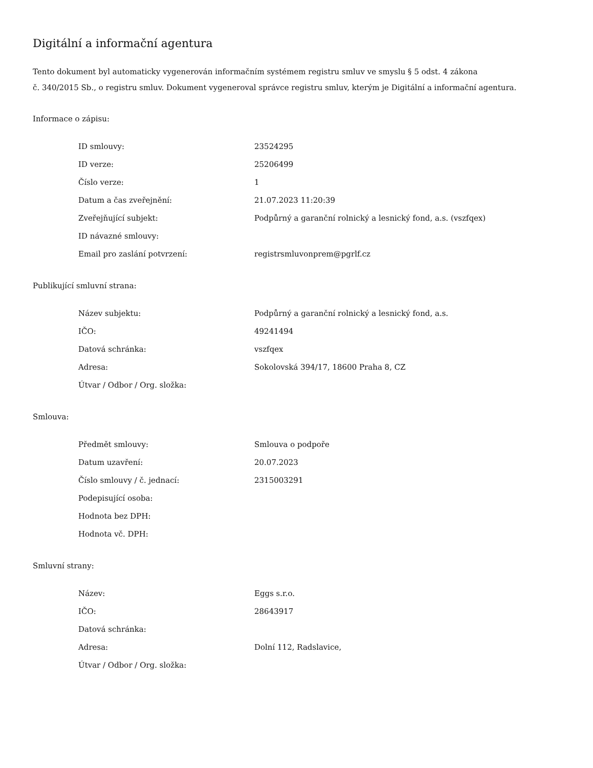Digitální a informační agentura
Tento dokument byl automaticky vygenerován informačním systémem registru smluv ve smyslu § 5 odst. 4 zákona
č. 340/2015 Sb., o registru smluv. Dokument vygeneroval správce registru smluv, kterým je Digitální a informační agentura.
Informace o zápisu:
| ID smlouvy: | 23524295 |
| ID verze: | 25206499 |
| Číslo verze: | 1 |
| Datum a čas zveřejnění: | 21.07.2023 11:20:39 |
| Zveřejňující subjekt: | Podpůrný a garanční rolnický a lesnický fond, a.s. (vszfqex) |
| ID návazné smlouvy: | |
| Email pro zaslání potvrzení: | registrsmluvonprem@pgrlf.cz |
Publikující smluvní strana:
| Název subjektu: | Podpůrný a garanční rolnický a lesnický fond, a.s. |
| IČO: | 49241494 |
| Datová schránka: | vszfqex |
| Adresa: | Sokolovská 394/17, 18600 Praha 8, CZ |
| Útvar / Odbor / Org. složka: | |
Smlouva:
| Předmět smlouvy: | Smlouva o podpoře |
| Datum uzavření: | 20.07.2023 |
| Číslo smlouvy / č. jednací: | 2315003291 |
| Podepisující osoba: | |
| Hodnota bez DPH: | |
| Hodnota vč. DPH: | |
Smluvní strany:
| Název: | Eggs s.r.o. |
| IČO: | 28643917 |
| Datová schránka: | |
| Adresa: | Dolní 112, Radslavice, |
| Útvar / Odbor / Org. složka: | |